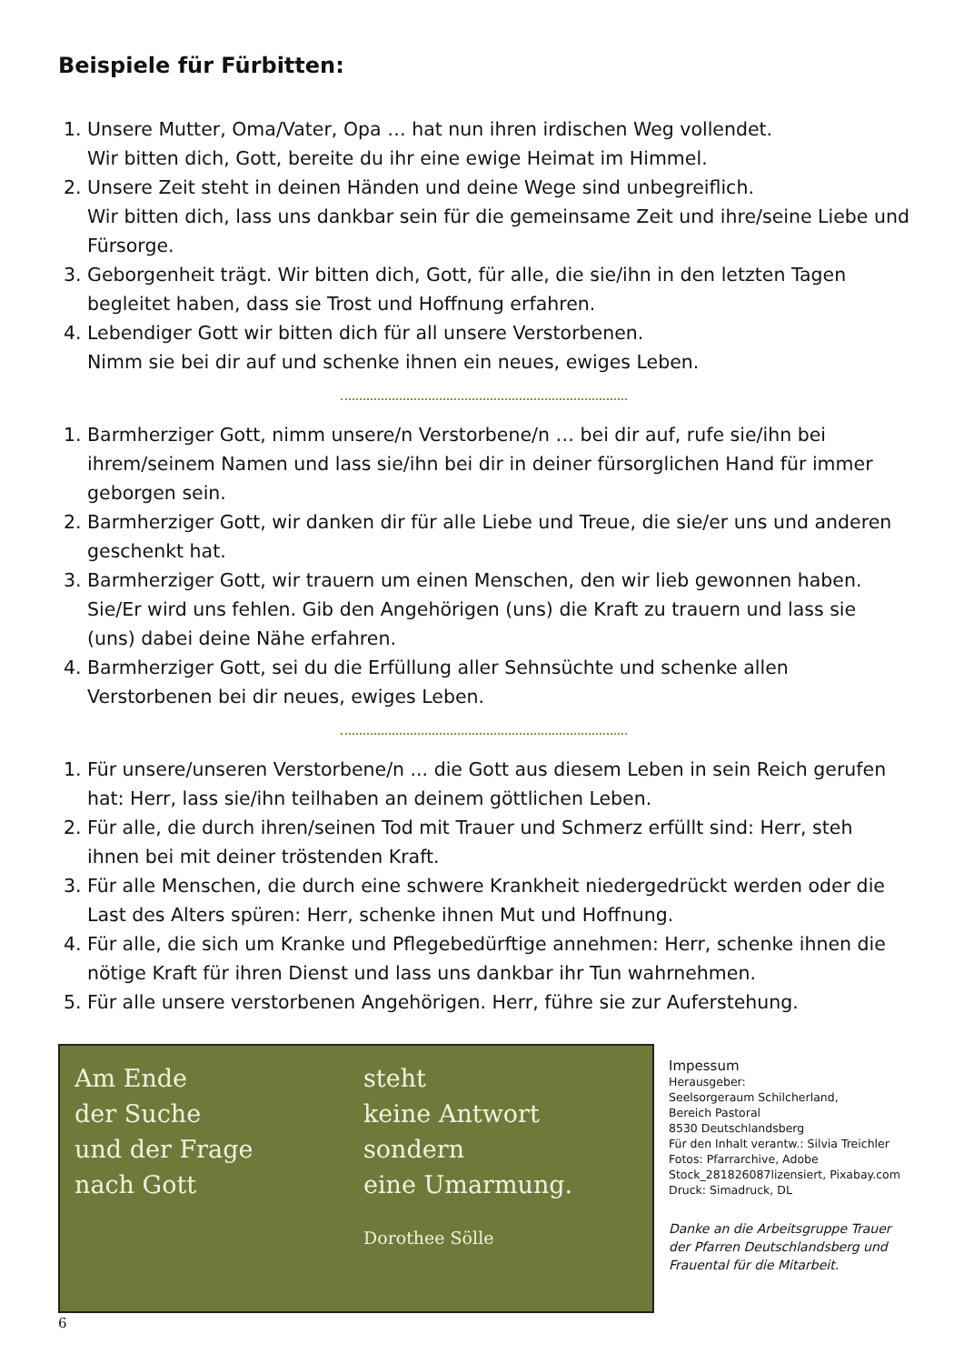Beispiele für Fürbitten:
1. Unsere Mutter, Oma/Vater, Opa … hat nun ihren irdischen Weg vollendet.
Wir bitten dich, Gott, bereite du ihr eine ewige Heimat im Himmel.
2. Unsere Zeit steht in deinen Händen und deine Wege sind unbegreiflich.
Wir bitten dich, lass uns dankbar sein für die gemeinsame Zeit und ihre/seine Liebe und Fürsorge.
3. Geborgenheit trägt. Wir bitten dich, Gott, für alle, die sie/ihn in den letzten Tagen begleitet haben, dass sie Trost und Hoffnung erfahren.
4. Lebendiger Gott wir bitten dich für all unsere Verstorbenen.
Nimm sie bei dir auf und schenke ihnen ein neues, ewiges Leben.
1. Barmherziger Gott, nimm unsere/n Verstorbene/n … bei dir auf, rufe sie/ihn bei ihrem/seinem Namen und lass sie/ihn bei dir in deiner fürsorglichen Hand für immer geborgen sein.
2. Barmherziger Gott, wir danken dir für alle Liebe und Treue, die sie/er uns und anderen geschenkt hat.
3. Barmherziger Gott, wir trauern um einen Menschen, den wir lieb gewonnen haben.
Sie/Er wird uns fehlen. Gib den Angehörigen (uns) die Kraft zu trauern und lass sie (uns) dabei deine Nähe erfahren.
4. Barmherziger Gott, sei du die Erfüllung aller Sehnsüchte und schenke allen Verstorbenen bei dir neues, ewiges Leben.
1. Für unsere/unseren Verstorbene/n ... die Gott aus diesem Leben in sein Reich gerufen hat: Herr, lass sie/ihn teilhaben an deinem göttlichen Leben.
2. Für alle, die durch ihren/seinen Tod mit Trauer und Schmerz erfüllt sind: Herr, steh ihnen bei mit deiner tröstenden Kraft.
3. Für alle Menschen, die durch eine schwere Krankheit niedergedrückt werden oder die Last des Alters spüren: Herr, schenke ihnen Mut und Hoffnung.
4. Für alle, die sich um Kranke und Pflegebedürftige annehmen: Herr, schenke ihnen die nötige Kraft für ihren Dienst und lass uns dankbar ihr Tun wahrnehmen.
5. Für alle unsere verstorbenen Angehörigen. Herr, führe sie zur Auferstehung.
Am Ende
der Suche
und der Frage
nach Gott
steht
keine Antwort
sondern
eine Umarmung.
Dorothee Sölle
Impessum
Herausgeber:
Seelsorgeraum Schilcherland,
Bereich Pastoral
8530 Deutschlandsberg
Für den Inhalt verantw.: Silvia Treichler
Fotos: Pfarrarchive, Adobe
Stock_281826087lizensiert, Pixabay.com
Druck: Simadruck, DL
Danke an die Arbeitsgruppe Trauer der Pfarren Deutschlandsberg und Frauental für die Mitarbeit.
6